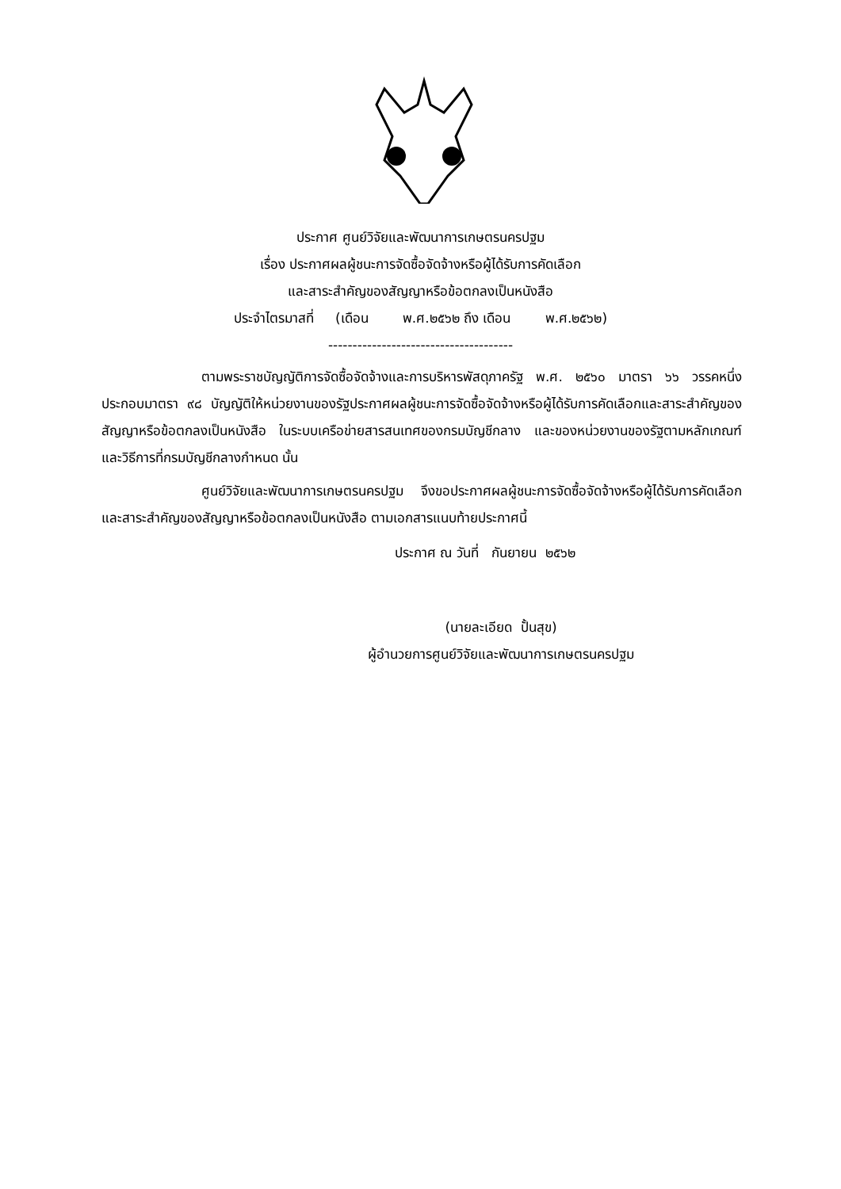ประกาศ ศูนย์วิจัยและพัฒนาการเกษตรนครปฐม
เรื่อง ประกาศผลผู้ชนะการจัดซื้อจัดจ้างหรือผู้ได้รับการคัดเลือก
และสาระสำคัญของสัญญาหรือข้อตกลงเป็นหนังสือ
ประจำไตรมาสที่ (เดือน พ.ศ.๒๕๖๒ ถึง เดือน พ.ศ.๒๕๖๒)
--------------------------------------
ตามพระราชบัญญัติการจัดซื้อจัดจ้างและการบริหารพัสดุภาครัฐ พ.ศ. ๒๕๖๐ มาตรา ๖๖ วรรคหนึ่งประกอบมาตรา ๙๘ บัญญัติให้หน่วยงานของรัฐประกาศผลผู้ชนะการจัดซื้อจัดจ้างหรือผู้ได้รับการคัดเลือกและสาระสำคัญของสัญญาหรือข้อตกลงเป็นหนังสือ ในระบบเครือข่ายสารสนเทศของกรมบัญชีกลาง และของหน่วยงานของรัฐตามหลักเกณฑ์และวิธีการที่กรมบัญชีกลางกำหนด นั้น
ศูนย์วิจัยและพัฒนาการเกษตรนครปฐม จึงขอประกาศผลผู้ชนะการจัดซื้อจัดจ้างหรือผู้ได้รับการคัดเลือกและสาระสำคัญของสัญญาหรือข้อตกลงเป็นหนังสือ ตามเอกสารแนบท้ายประกาศนี้
ประกาศ ณ วันที่ กันยายน ๒๕๖๒
(นายละเอียด ปั้นสุข)
ผู้อำนวยการศูนย์วิจัยและพัฒนาการเกษตรนครปฐม